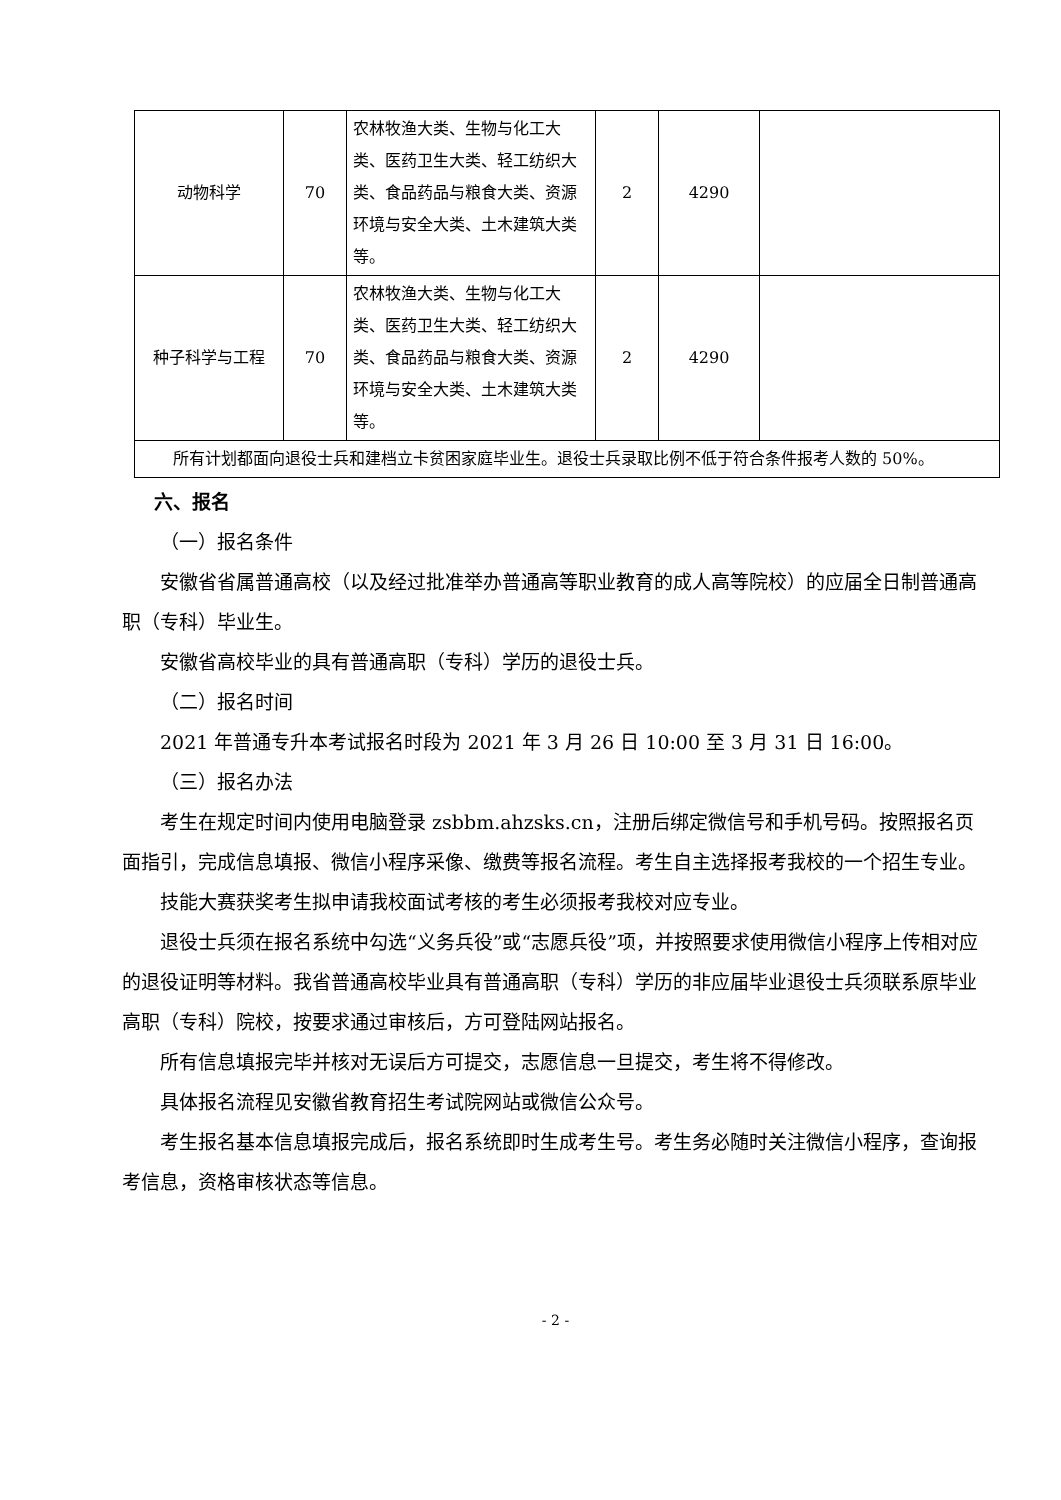| 动物科学 | 70 | 农林牧渔大类、生物与化工大类、医药卫生大类、轻工纺织大类、食品药品与粮食大类、资源环境与安全大类、土木建筑大类等。 | 2 | 4290 | |
| 种子科学与工程 | 70 | 农林牧渔大类、生物与化工大类、医药卫生大类、轻工纺织大类、食品药品与粮食大类、资源环境与安全大类、土木建筑大类等。 | 2 | 4290 | |
| 所有计划都面向退役士兵和建档立卡贫困家庭毕业生。退役士兵录取比例不低于符合条件报考人数的 50%。 | | | | | |
六、报名
（一）报名条件
安徽省省属普通高校（以及经过批准举办普通高等职业教育的成人高等院校）的应届全日制普通高职（专科）毕业生。
安徽省高校毕业的具有普通高职（专科）学历的退役士兵。
（二）报名时间
2021 年普通专升本考试报名时段为 2021 年 3 月 26 日 10:00 至 3 月 31 日 16:00。
（三）报名办法
考生在规定时间内使用电脑登录 zsbbm.ahzsks.cn，注册后绑定微信号和手机号码。按照报名页面指引，完成信息填报、微信小程序采像、缴费等报名流程。考生自主选择报考我校的一个招生专业。
技能大赛获奖考生拟申请我校面试考核的考生必须报考我校对应专业。
退役士兵须在报名系统中勾选“义务兵役”或“志愿兵役”项，并按照要求使用微信小程序上传相对应的退役证明等材料。我省普通高校毕业具有普通高职（专科）学历的非应届毕业退役士兵须联系原毕业高职（专科）院校，按要求通过审核后，方可登陆网站报名。
所有信息填报完毕并核对无误后方可提交，志愿信息一旦提交，考生将不得修改。
具体报名流程见安徽省教育招生考试院网站或微信公众号。
考生报名基本信息填报完成后，报名系统即时生成考生号。考生务必随时关注微信小程序，查询报考信息，资格审核状态等信息。
- 2 -